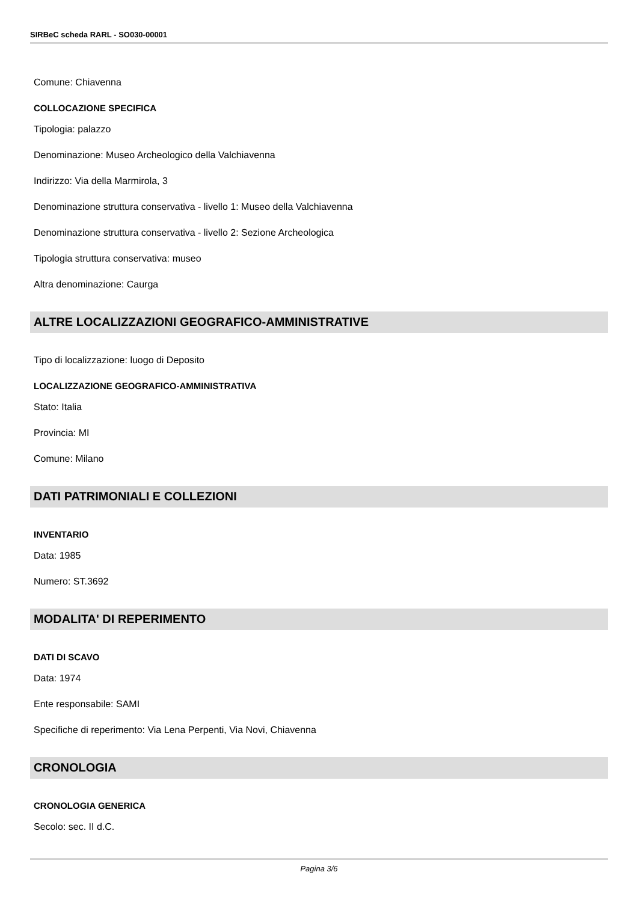SIRBeC scheda RARL - SO030-00001
Comune: Chiavenna
COLLOCAZIONE SPECIFICA
Tipologia: palazzo
Denominazione: Museo Archeologico della Valchiavenna
Indirizzo: Via della Marmirola, 3
Denominazione struttura conservativa - livello 1: Museo della Valchiavenna
Denominazione struttura conservativa - livello 2: Sezione Archeologica
Tipologia struttura conservativa: museo
Altra denominazione: Caurga
ALTRE LOCALIZZAZIONI GEOGRAFICO-AMMINISTRATIVE
Tipo di localizzazione: luogo di Deposito
LOCALIZZAZIONE GEOGRAFICO-AMMINISTRATIVA
Stato: Italia
Provincia: MI
Comune: Milano
DATI PATRIMONIALI E COLLEZIONI
INVENTARIO
Data: 1985
Numero: ST.3692
MODALITA' DI REPERIMENTO
DATI DI SCAVO
Data: 1974
Ente responsabile: SAMI
Specifiche di reperimento: Via Lena Perpenti, Via Novi, Chiavenna
CRONOLOGIA
CRONOLOGIA GENERICA
Secolo: sec. II d.C.
Pagina 3/6